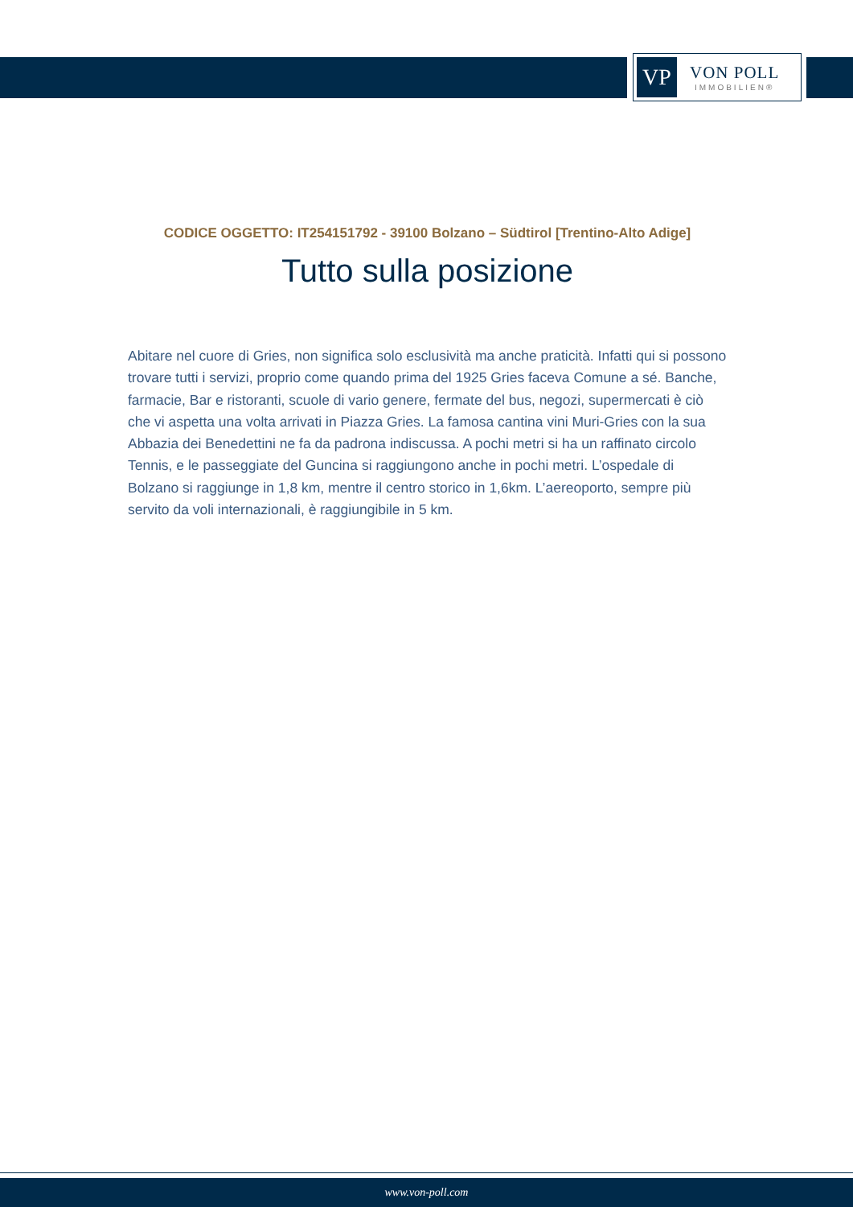VP
VON POLL
IMMOBILIEN®
CODICE OGGETTO: IT254151792 - 39100 Bolzano – Südtirol [Trentino-Alto Adige]
Tutto sulla posizione
Abitare nel cuore di Gries, non significa solo esclusività ma anche praticità. Infatti qui si possono trovare tutti i servizi, proprio come quando prima del 1925 Gries faceva Comune a sé. Banche, farmacie, Bar e ristoranti, scuole di vario genere, fermate del bus, negozi, supermercati è ciò che vi aspetta una volta arrivati in Piazza Gries. La famosa cantina vini Muri-Gries con la sua Abbazia dei Benedettini ne fa da padrona indiscussa. A pochi metri si ha un raffinato circolo Tennis, e le passeggiate del Guncina si raggiungono anche in pochi metri. L’ospedale di Bolzano si raggiunge in 1,8 km, mentre il centro storico in 1,6km. L’aereoporto, sempre più servito da voli internazionali, è raggiungibile in 5 km.
www.von-poll.com